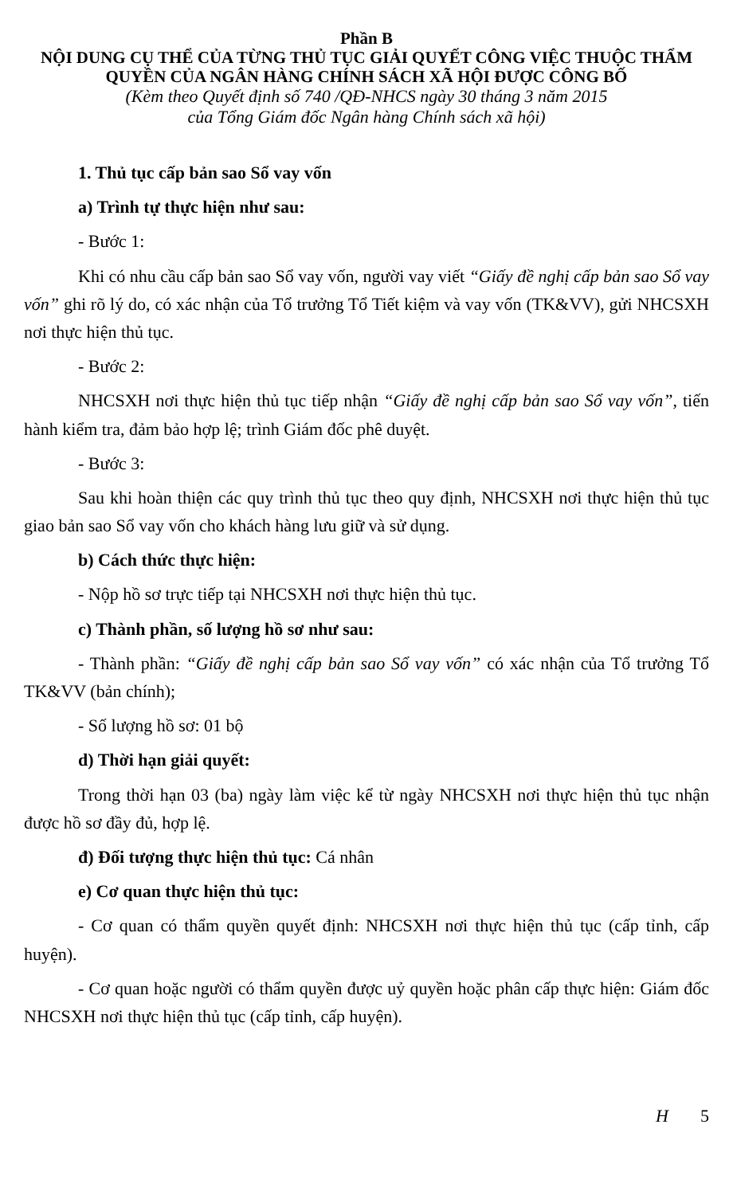Phần B
NỘI DUNG CỤ THỂ CỦA TỪNG THỦ TỤC GIẢI QUYẾT CÔNG VIỆC THUỘC THẨM QUYỀN CỦA NGÂN HÀNG CHÍNH SÁCH XÃ HỘI ĐƯỢC CÔNG BỐ
(Kèm theo Quyết định số 740 /QĐ-NHCS ngày 30 tháng 3 năm 2015
của Tổng Giám đốc Ngân hàng Chính sách xã hội)
1. Thủ tục cấp bản sao Sổ vay vốn
a) Trình tự thực hiện như sau:
- Bước 1:
Khi có nhu cầu cấp bản sao Sổ vay vốn, người vay viết “Giấy đề nghị cấp bản sao Sổ vay vốn” ghi rõ lý do, có xác nhận của Tổ trưởng Tổ Tiết kiệm và vay vốn (TK&VV), gửi NHCSXH nơi thực hiện thủ tục.
- Bước 2:
NHCSXH nơi thực hiện thủ tục tiếp nhận “Giấy đề nghị cấp bản sao Sổ vay vốn”, tiến hành kiểm tra, đảm bảo hợp lệ; trình Giám đốc phê duyệt.
- Bước 3:
Sau khi hoàn thiện các quy trình thủ tục theo quy định, NHCSXH nơi thực hiện thủ tục giao bản sao Sổ vay vốn cho khách hàng lưu giữ và sử dụng.
b) Cách thức thực hiện:
- Nộp hồ sơ trực tiếp tại NHCSXH nơi thực hiện thủ tục.
c) Thành phần, số lượng hồ sơ như sau:
- Thành phần: “Giấy đề nghị cấp bản sao Sổ vay vốn” có xác nhận của Tổ trưởng Tổ TK&VV (bản chính);
- Số lượng hồ sơ: 01 bộ
d) Thời hạn giải quyết:
Trong thời hạn 03 (ba) ngày làm việc kể từ ngày NHCSXH nơi thực hiện thủ tục nhận được hồ sơ đầy đủ, hợp lệ.
đ) Đối tượng thực hiện thủ tục: Cá nhân
e) Cơ quan thực hiện thủ tục:
- Cơ quan có thẩm quyền quyết định: NHCSXH nơi thực hiện thủ tục (cấp tỉnh, cấp huyện).
- Cơ quan hoặc người có thẩm quyền được uỷ quyền hoặc phân cấp thực hiện: Giám đốc NHCSXH nơi thực hiện thủ tục (cấp tỉnh, cấp huyện).
H 5